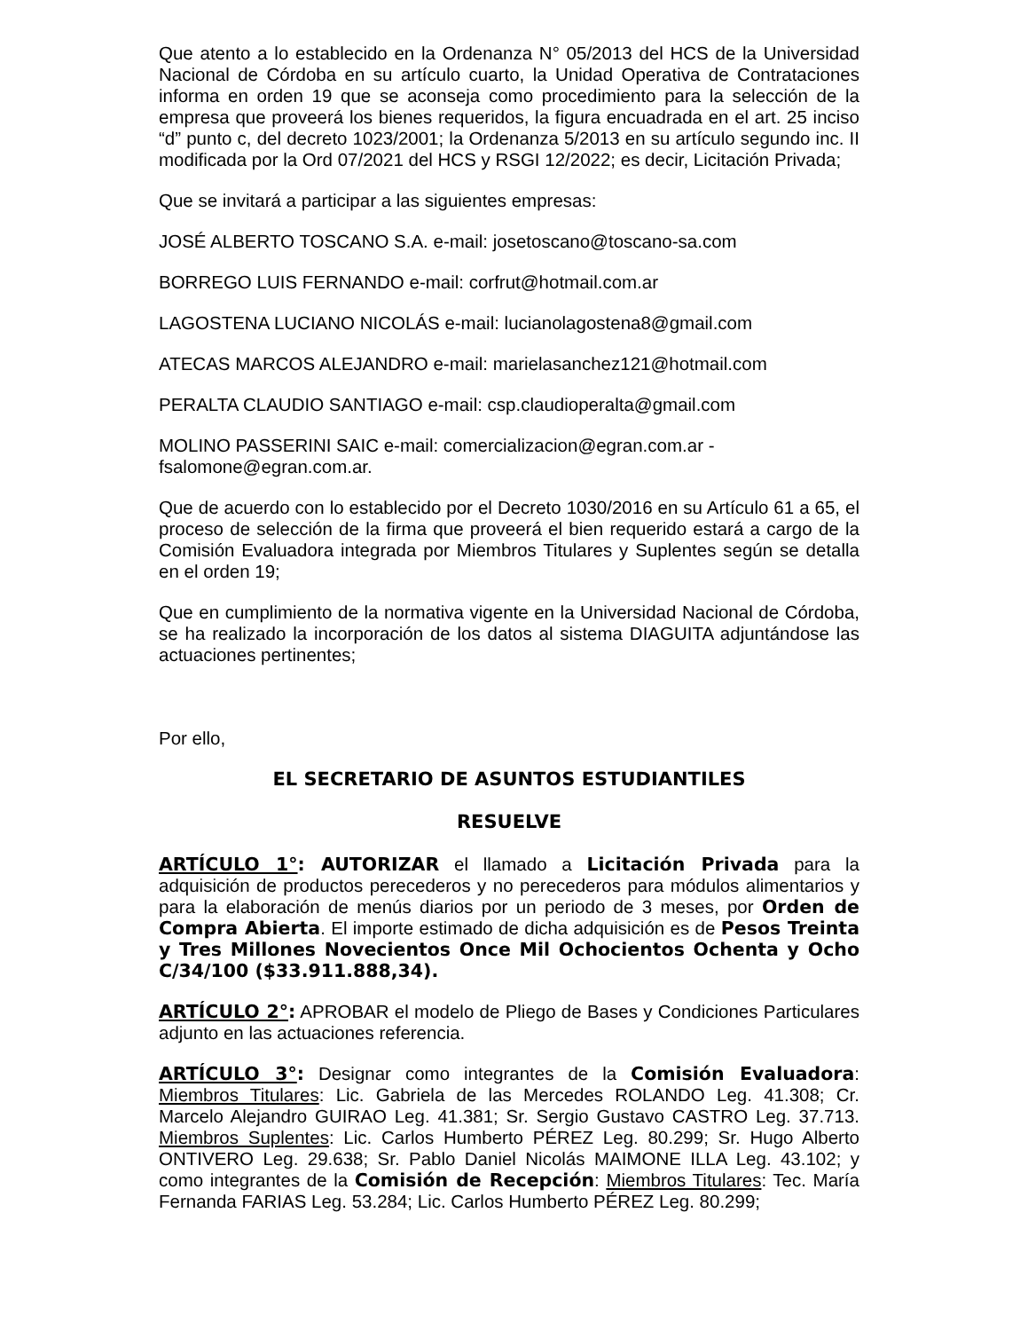Que atento a lo establecido en la Ordenanza N° 05/2013 del HCS de la Universidad Nacional de Córdoba en su artículo cuarto, la Unidad Operativa de Contrataciones informa en orden 19 que se aconseja como procedimiento para la selección de la empresa que proveerá los bienes requeridos, la figura encuadrada en el art. 25 inciso “d” punto c, del decreto 1023/2001; la Ordenanza 5/2013 en su artículo segundo inc. II modificada por la Ord 07/2021 del HCS y RSGI 12/2022; es decir, Licitación Privada;
Que se invitará a participar a las siguientes empresas:
JOSÉ ALBERTO TOSCANO S.A. e-mail: josetoscano@toscano-sa.com
BORREGO LUIS FERNANDO e-mail: corfrut@hotmail.com.ar
LAGOSTENA LUCIANO NICOLÁS e-mail: lucianolagostena8@gmail.com
ATECAS MARCOS ALEJANDRO e-mail: marielasanchez121@hotmail.com
PERALTA CLAUDIO SANTIAGO e-mail: csp.claudioperalta@gmail.com
MOLINO PASSERINI SAIC e-mail: comercializacion@egran.com.ar -
fsalomone@egran.com.ar.
Que de acuerdo con lo establecido por el Decreto 1030/2016 en su Artículo 61 a 65, el proceso de selección de la firma que proveerá el bien requerido estará a cargo de la Comisión Evaluadora integrada por Miembros Titulares y Suplentes según se detalla en el orden 19;
Que en cumplimiento de la normativa vigente en la Universidad Nacional de Córdoba, se ha realizado la incorporación de los datos al sistema DIAGUITA adjuntándose las actuaciones pertinentes;
Por ello,
EL SECRETARIO DE ASUNTOS ESTUDIANTILES
RESUELVE
ARTÍCULO 1°: AUTORIZAR el llamado a Licitación Privada para la adquisición de productos perecederos y no perecederos para módulos alimentarios y para la elaboración de menús diarios por un periodo de 3 meses, por Orden de Compra Abierta. El importe estimado de dicha adquisición es de Pesos Treinta y Tres Millones Novecientos Once Mil Ochocientos Ochenta y Ocho C/34/100 ($33.911.888,34).
ARTÍCULO 2°: APROBAR el modelo de Pliego de Bases y Condiciones Particulares adjunto en las actuaciones referencia.
ARTÍCULO 3°: Designar como integrantes de la Comisión Evaluadora: Miembros Titulares: Lic. Gabriela de las Mercedes ROLANDO Leg. 41.308; Cr. Marcelo Alejandro GUIRAO Leg. 41.381; Sr. Sergio Gustavo CASTRO Leg. 37.713. Miembros Suplentes: Lic. Carlos Humberto PÉREZ Leg. 80.299; Sr. Hugo Alberto ONTIVERO Leg. 29.638; Sr. Pablo Daniel Nicolás MAIMONE ILLA Leg. 43.102; y como integrantes de la Comisión de Recepción: Miembros Titulares: Tec. María Fernanda FARIAS Leg. 53.284; Lic. Carlos Humberto PÉREZ Leg. 80.299;